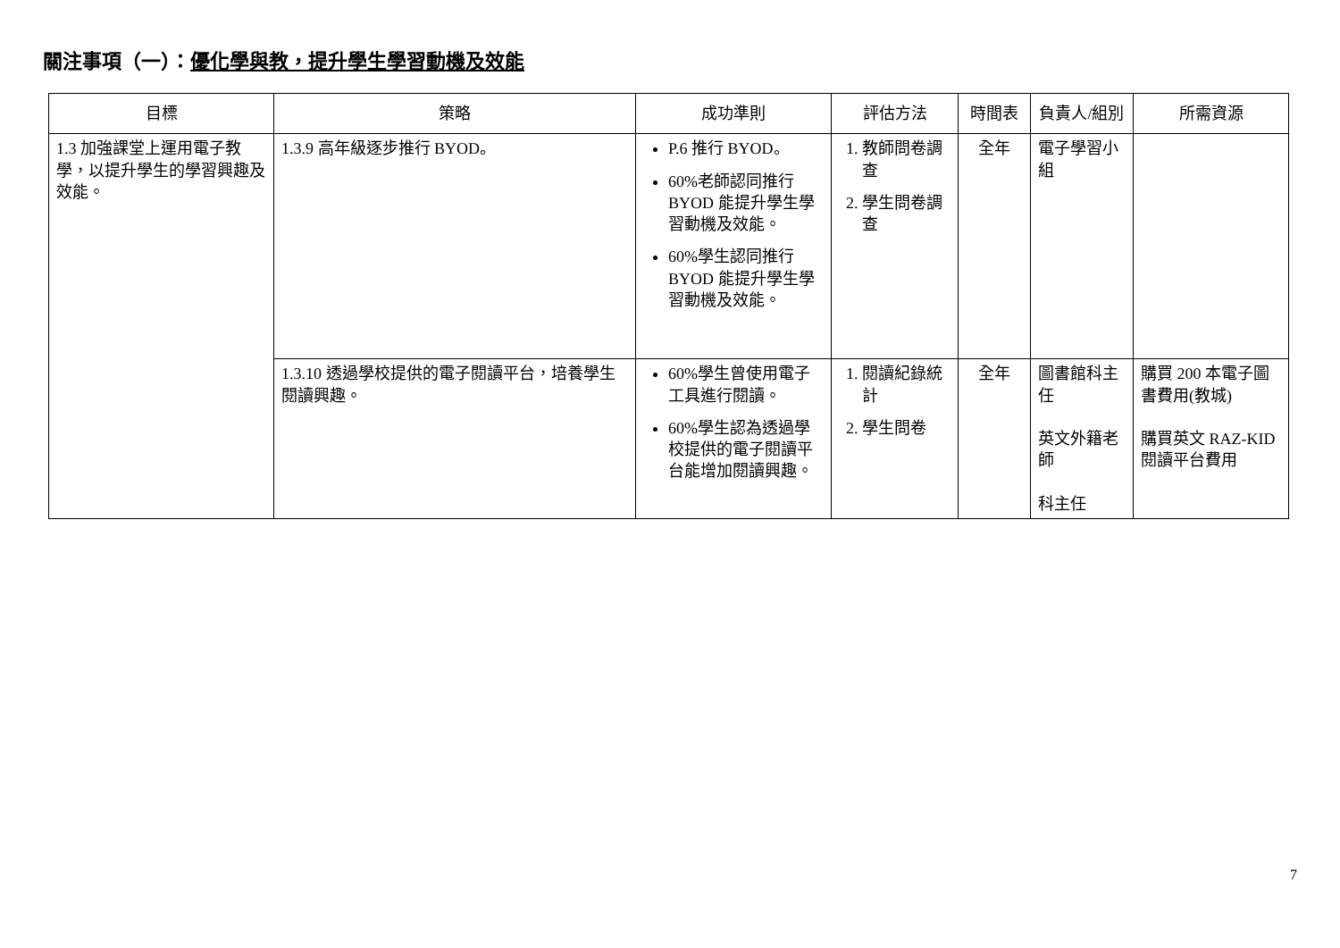關注事項（一）：優化學與教，提升學生學習動機及效能
| 目標 | 策略 | 成功準則 | 評估方法 | 時間表 | 負責人/組別 | 所需資源 |
| --- | --- | --- | --- | --- | --- | --- |
| 1.3 加強課堂上運用電子教學，以提升學生的學習興趣及效能。 | 1.3.9 高年級逐步推行 BYOD。 | P.6 推行 BYOD。 60%老師認同推行 BYOD 能提升學生學習動機及效能。 60%學生認同推行 BYOD 能提升學生學習動機及效能。 | 1. 教師問卷調查 2. 學生問卷調查 | 全年 | 電子學習小組 | |
| | 1.3.10 透過學校提供的電子閱讀平台，培養學生閱讀興趣。 | 60%學生曾使用電子工具進行閱讀。 60%學生認為透過學校提供的電子閱讀平台能增加閱讀興趣。 | 1. 閱讀紀錄統計 2. 學生問卷 | 全年 | 圖書館科主任 英文外籍老師 科主任 | 購買 200 本電子圖書費用(教城) 購買英文 RAZ-KID 閱讀平台費用 |
7